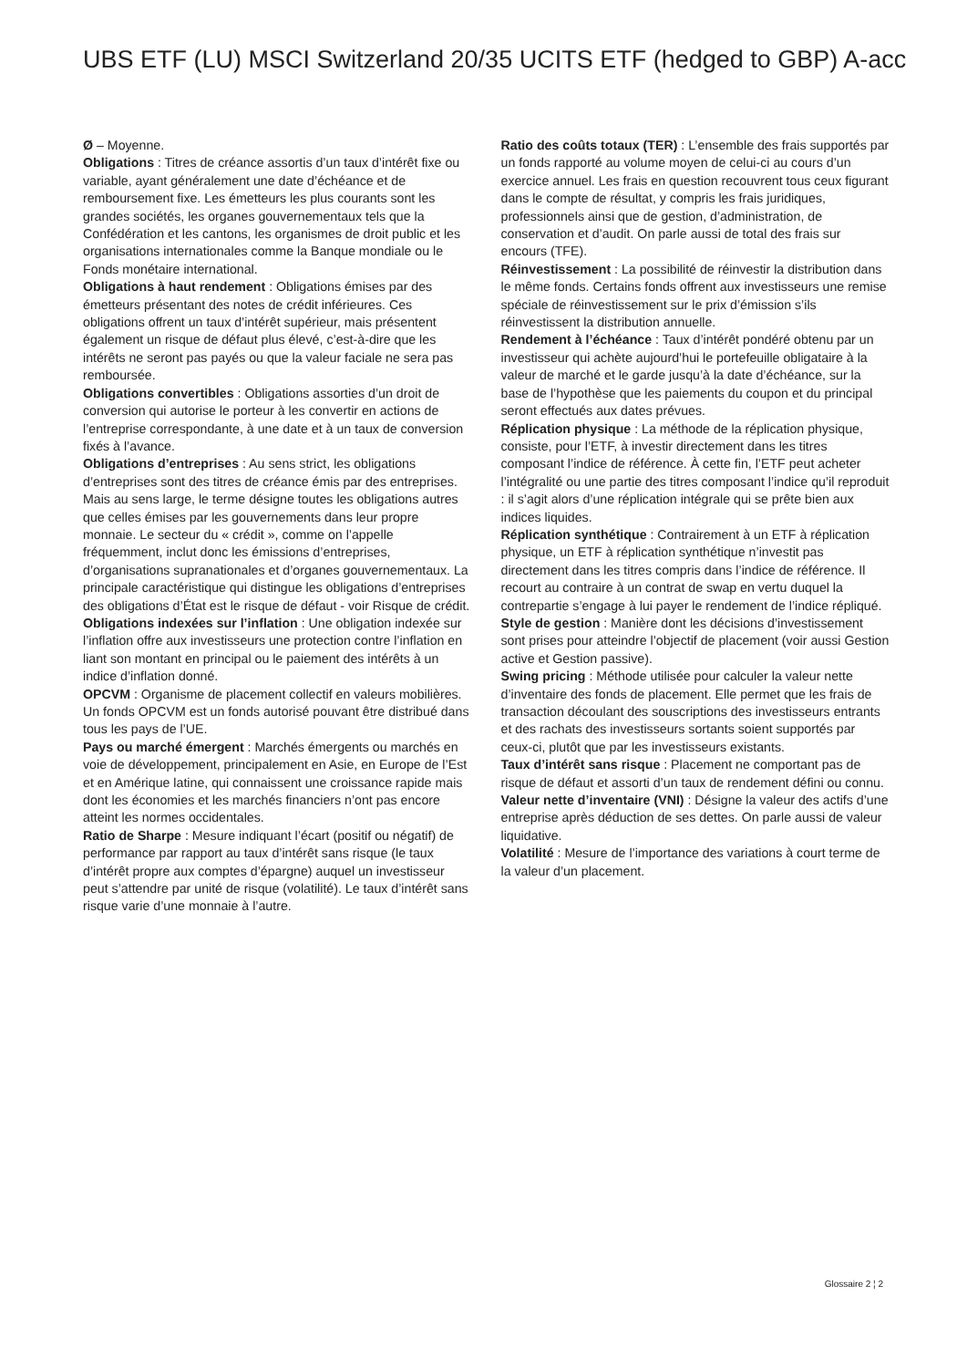UBS ETF (LU) MSCI Switzerland 20/35 UCITS ETF (hedged to GBP) A-acc
Ø – Moyenne.
Obligations : Titres de créance assortis d’un taux d’intérêt fixe ou variable, ayant généralement une date d’échéance et de remboursement fixe. Les émetteurs les plus courants sont les grandes sociétés, les organes gouvernementaux tels que la Confédération et les cantons, les organismes de droit public et les organisations internationales comme la Banque mondiale ou le Fonds monétaire international.
Obligations à haut rendement : Obligations émises par des émetteurs présentant des notes de crédit inférieures. Ces obligations offrent un taux d’intérêt supérieur, mais présentent également un risque de défaut plus élevé, c’est-à-dire que les intérêts ne seront pas payés ou que la valeur faciale ne sera pas remboursée.
Obligations convertibles : Obligations assorties d’un droit de conversion qui autorise le porteur à les convertir en actions de l’entreprise correspondante, à une date et à un taux de conversion fixés à l’avance.
Obligations d’entreprises : Au sens strict, les obligations d’entreprises sont des titres de créance émis par des entreprises. Mais au sens large, le terme désigne toutes les obligations autres que celles émises par les gouvernements dans leur propre monnaie. Le secteur du « crédit », comme on l’appelle fréquemment, inclut donc les émissions d’entreprises, d’organisations supranationales et d’organes gouvernementaux. La principale caractéristique qui distingue les obligations d’entreprises des obligations d’État est le risque de défaut - voir Risque de crédit.
Obligations indexées sur l’inflation : Une obligation indexée sur l’inflation offre aux investisseurs une protection contre l’inflation en liant son montant en principal ou le paiement des intérêts à un indice d’inflation donné.
OPCVM : Organisme de placement collectif en valeurs mobilières. Un fonds OPCVM est un fonds autorisé pouvant être distribué dans tous les pays de l’UE.
Pays ou marché émergent : Marchés émergents ou marchés en voie de développement, principalement en Asie, en Europe de l’Est et en Amérique latine, qui connaissent une croissance rapide mais dont les économies et les marchés financiers n’ont pas encore atteint les normes occidentales.
Ratio de Sharpe : Mesure indiquant l’écart (positif ou négatif) de performance par rapport au taux d’intérêt sans risque (le taux d’intérêt propre aux comptes d’épargne) auquel un investisseur peut s’attendre par unité de risque (volatilité). Le taux d’intérêt sans risque varie d’une monnaie à l’autre.
Ratio des coûts totaux (TER) : L’ensemble des frais supportés par un fonds rapporté au volume moyen de celui-ci au cours d’un exercice annuel. Les frais en question recouvrent tous ceux figurant dans le compte de résultat, y compris les frais juridiques, professionnels ainsi que de gestion, d’administration, de conservation et d’audit. On parle aussi de total des frais sur encours (TFE).
Réinvestissement : La possibilité de réinvestir la distribution dans le même fonds. Certains fonds offrent aux investisseurs une remise spéciale de réinvestissement sur le prix d’émission s’ils réinvestissent la distribution annuelle.
Rendement à l’échéance : Taux d’intérêt pondéré obtenu par un investisseur qui achète aujourd’hui le portefeuille obligataire à la valeur de marché et le garde jusqu’à la date d’échéance, sur la base de l’hypothèse que les paiements du coupon et du principal seront effectués aux dates prévues.
Réplication physique : La méthode de la réplication physique, consiste, pour l’ETF, à investir directement dans les titres composant l’indice de référence. À cette fin, l’ETF peut acheter l’intégralité ou une partie des titres composant l’indice qu’il reproduit : il s’agit alors d’une réplication intégrale qui se prête bien aux indices liquides.
Réplication synthétique : Contrairement à un ETF à réplication physique, un ETF à réplication synthétique n’investit pas directement dans les titres compris dans l’indice de référence. Il recourt au contraire à un contrat de swap en vertu duquel la contrepartie s’engage à lui payer le rendement de l’indice répliqué.
Style de gestion : Manière dont les décisions d’investissement sont prises pour atteindre l’objectif de placement (voir aussi Gestion active et Gestion passive).
Swing pricing : Méthode utilisée pour calculer la valeur nette d’inventaire des fonds de placement. Elle permet que les frais de transaction découlant des souscriptions des investisseurs entrants et des rachats des investisseurs sortants soient supportés par ceux-ci, plutôt que par les investisseurs existants.
Taux d’intérêt sans risque : Placement ne comportant pas de risque de défaut et assorti d’un taux de rendement défini ou connu.
Valeur nette d’inventaire (VNI) : Désigne la valeur des actifs d’une entreprise après déduction de ses dettes. On parle aussi de valeur liquidative.
Volatilité : Mesure de l’importance des variations à court terme de la valeur d’un placement.
Glossaire 2 ¦ 2